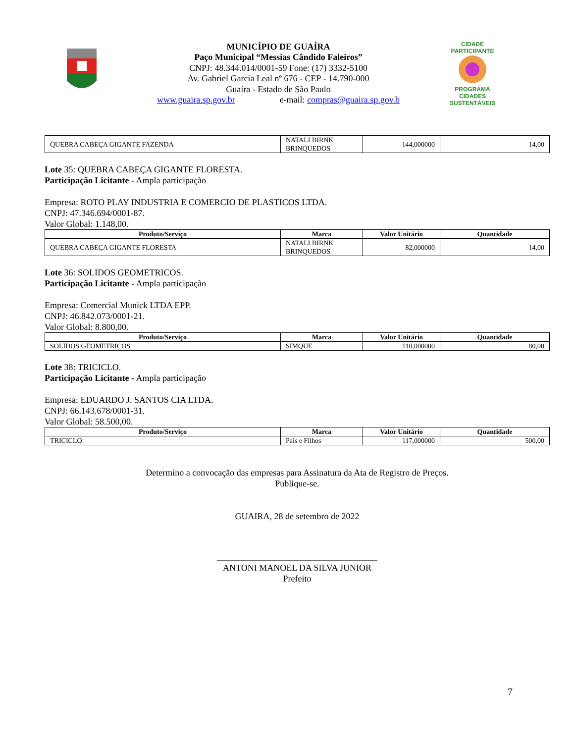MUNICÍPIO DE GUAÍRA
Paço Municipal “Messias Cândido Faleiros”
CNPJ: 48.344.014/0001-59 Fone: (17) 3332-5100
Av. Gabriel Garcia Leal nº 676 - CEP - 14.790-000
Guaíra - Estado de São Paulo
www.guaira.sp.gov.br e-mail: compras@guaira.sp.gov.b
CIDADE PARTICIPANTE
PROGRAMA
CIDADES
SUSTENTÁVEIS
| QUEBRA CABEÇA GIGANTE FAZENDA | NATALI BIRNK BRINQUEDOS | 144,000000 | 14,00 |
Lote 35: QUEBRA CABEÇA GIGANTE FLORESTA.
Participação Licitante - Ampla participação
Empresa: ROTO PLAY INDUSTRIA E COMERCIO DE PLASTICOS LTDA.
CNPJ: 47.346.694/0001-87.
Valor Global: 1.148,00.
| Produto/Serviço | Marca | Valor Unitário | Quantidade |
| --- | --- | --- | --- |
| QUEBRA CABEÇA GIGANTE FLORESTA | NATALI BIRNK BRINQUEDOS | 82,000000 | 14,00 |
Lote 36: SOLIDOS GEOMETRICOS.
Participação Licitante - Ampla participação
Empresa: Comercial Munick LTDA EPP.
CNPJ: 46.842.073/0001-21.
Valor Global: 8.800,00.
| Produto/Serviço | Marca | Valor Unitário | Quantidade |
| --- | --- | --- | --- |
| SOLIDOS GEOMETRICOS | SIMQUE | 110,000000 | 80,00 |
Lote 38: TRICICLO.
Participação Licitante - Ampla participação
Empresa: EDUARDO J. SANTOS CIA LTDA.
CNPJ: 66.143.678/0001-31.
Valor Global: 58.500,00.
| Produto/Serviço | Marca | Valor Unitário | Quantidade |
| --- | --- | --- | --- |
| TRICICLO | Pais e Filhos | 117,000000 | 500,00 |
Determino a convocação das empresas para Assinatura da Ata de Registro de Preços.
Publique-se.
GUAIRA, 28 de setembro de 2022
____________________________________
ANTONI MANOEL DA SILVA JUNIOR
Prefeito
7